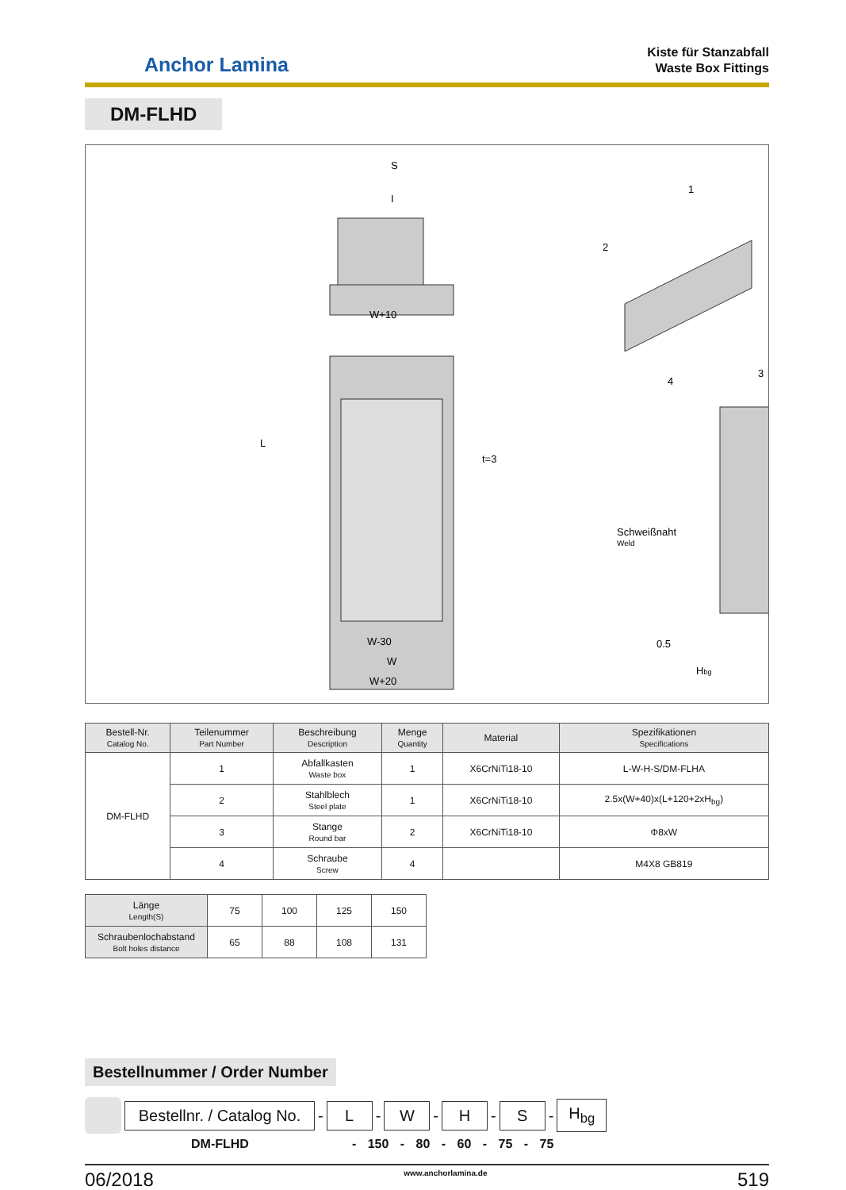Anchor Lamina
Kiste für Stanzabfall
Waste Box Fittings
DM-FLHD
S
I
W+10
W-30
W
W+20
L
t=3
Schweißnaht
Weld
0.5
Hbg
1
2
3
4
| Bestell-Nr. Catalog No. | Teilenummer Part Number | Beschreibung Description | Menge Quantity | Material | Spezifikationen Specifications |
| --- | --- | --- | --- | --- | --- |
| DM-FLHD | 1 | Abfallkasten Waste box | 1 | X6CrNiTi18-10 | L-W-H-S/DM-FLHA |
| | 2 | Stahlblech Steel plate | 1 | X6CrNiTi18-10 | 2.5x(W+40)x(L+120+2xH<sub>bg</sub>) |
| | 3 | Stange Round bar | 2 | X6CrNiTi18-10 | Φ8xW |
| | 4 | Schraube Screw | 4 | | M4X8 GB819 |
| Länge Length(S) | 75 | 100 | 125 | 150 |
| Schraubenlochabstand Bolt holes distance | 65 | 88 | 108 | 131 |
Bestellnummer / Order Number
Bestellnr. / Catalog No. - L - W - H - S - H<sub>bg</sub>
DM-FLHD - 150 - 80 - 60 - 75 - 75
06/2018 www.anchorlamina.de 519